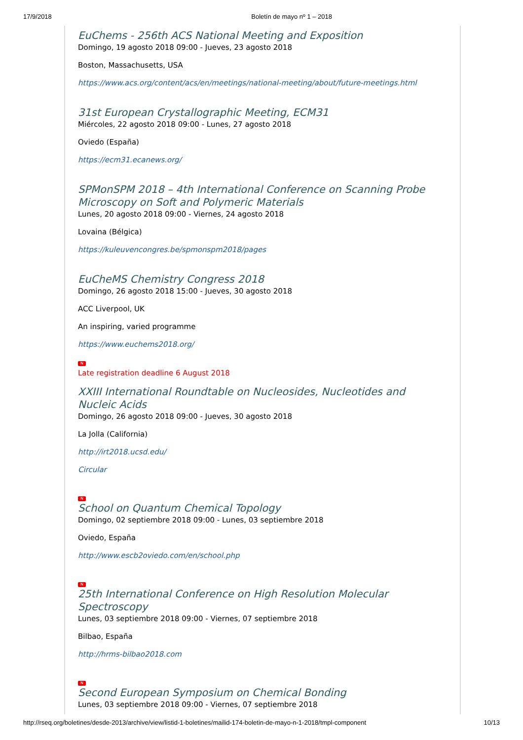17/9/2018 Boletín de mayo nº 1 – 2018
EuChems - 256th ACS National Meeting and Exposition
Domingo, 19 agosto 2018 09:00 - Jueves, 23 agosto 2018
Boston, Massachusetts, USA
https://www.acs.org/content/acs/en/meetings/national-meeting/about/future-meetings.html
31st European Crystallographic Meeting, ECM31
Miércoles, 22 agosto 2018 09:00 - Lunes, 27 agosto 2018
Oviedo (España)
https://ecm31.ecanews.org/
SPMonSPM 2018 – 4th International Conference on Scanning Probe Microscopy on Soft and Polymeric Materials
Lunes, 20 agosto 2018 09:00 - Viernes, 24 agosto 2018
Lovaina (Bélgica)
https://kuleuvencongres.be/spmonspm2018/pages
EuCheMS Chemistry Congress 2018
Domingo, 26 agosto 2018 15:00 - Jueves, 30 agosto 2018
ACC Liverpool, UK
An inspiring, varied programme
https://www.euchems2018.org/
N
Late registration deadline 6 August 2018
XXIII International Roundtable on Nucleosides, Nucleotides and Nucleic Acids
Domingo, 26 agosto 2018 09:00 - Jueves, 30 agosto 2018
La Jolla (California)
http://irt2018.ucsd.edu/
Circular
N
School on Quantum Chemical Topology
Domingo, 02 septiembre 2018 09:00 - Lunes, 03 septiembre 2018
Oviedo, España
http://www.escb2oviedo.com/en/school.php
N
25th International Conference on High Resolution Molecular Spectroscopy
Lunes, 03 septiembre 2018 09:00 - Viernes, 07 septiembre 2018
Bilbao, España
http://hrms-bilbao2018.com
N
Second European Symposium on Chemical Bonding
Lunes, 03 septiembre 2018 09:00 - Viernes, 07 septiembre 2018
http://rseq.org/boletines/desde-2013/archive/view/listid-1-boletines/mailid-174-boletin-de-mayo-n-1-2018/tmpl-component 10/13